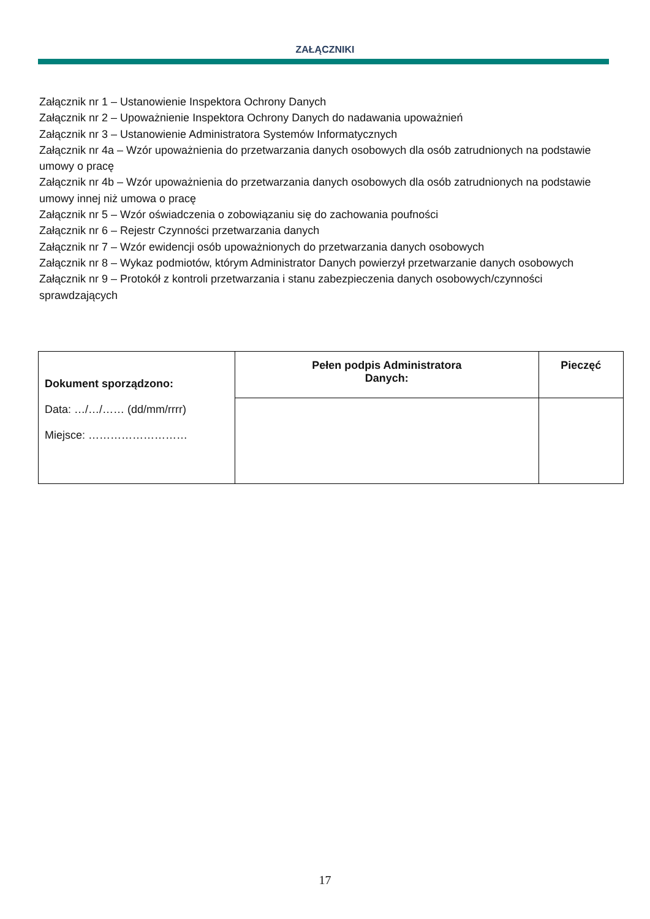ZAŁĄCZNIKI
Załącznik nr 1 – Ustanowienie Inspektora Ochrony Danych
Załącznik nr 2 – Upoważnienie Inspektora Ochrony Danych do nadawania upoważnień
Załącznik nr 3 – Ustanowienie Administratora Systemów Informatycznych
Załącznik nr 4a – Wzór upoważnienia do przetwarzania danych osobowych dla osób zatrudnionych na podstawie umowy o pracę
Załącznik nr 4b – Wzór upoważnienia do przetwarzania danych osobowych dla osób zatrudnionych na podstawie umowy innej niż umowa o pracę
Załącznik nr 5 – Wzór oświadczenia o zobowiązaniu się do zachowania poufności
Załącznik nr 6 – Rejestr Czynności przetwarzania danych
Załącznik nr 7 – Wzór ewidencji osób upoważnionych do przetwarzania danych osobowych
Załącznik nr 8 – Wykaz podmiotów, którym Administrator Danych powierzył przetwarzanie danych osobowych
Załącznik nr 9 – Protokół z kontroli przetwarzania i stanu zabezpieczenia danych osobowych/czynności sprawdzających
| Dokument sporządzono: Data: …/…/…… (dd/mm/rrrr) Miejsce: ……………………… | Pełen podpis Administratora Danych: | Pieczęć |
17